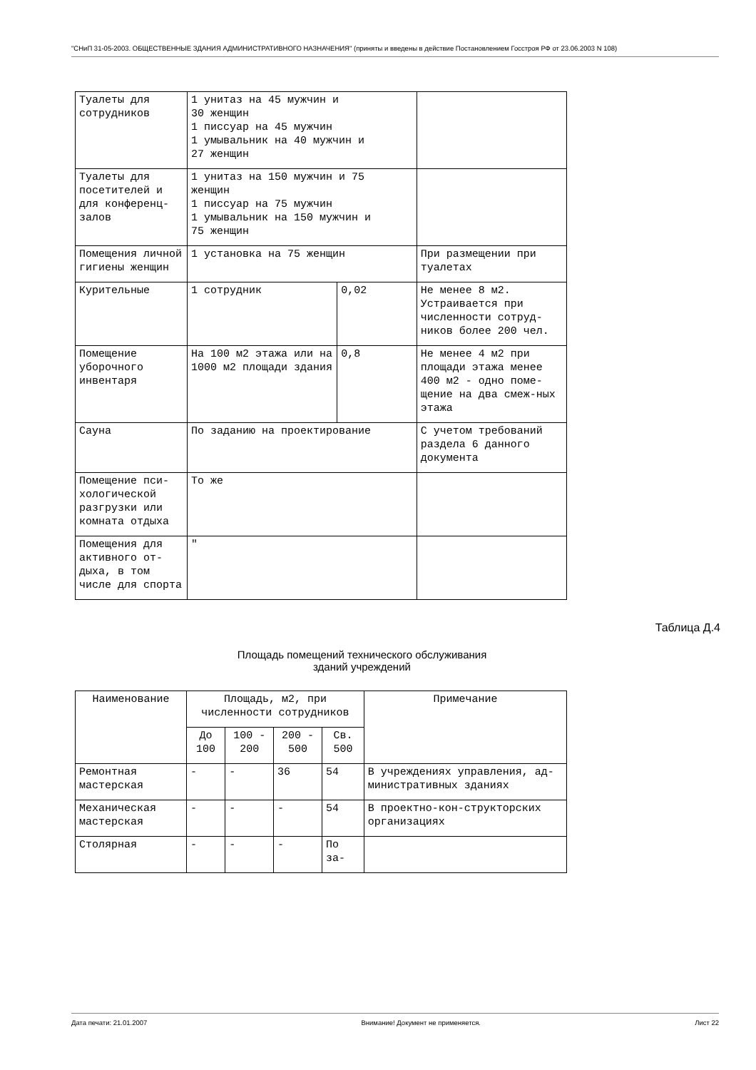"СНиП 31-05-2003. ОБЩЕСТВЕННЫЕ ЗДАНИЯ АДМИНИСТРАТИВНОГО НАЗНАЧЕНИЯ" (приняты и введены в действие Постановлением Госстроя РФ от 23.06.2003 N 108)
| Туалеты для сотрудников | 1 унитаз на 45 мужчин и 30 женщин 1 писсуар на 45 мужчин 1 умывальник на 40 мужчин и 27 женщин | | |
| Туалеты для посетителей и для конференц-залов | 1 унитаз на 150 мужчин и 75 женщин 1 писсуар на 75 мужчин 1 умывальник на 150 мужчин и 75 женщин | | |
| Помещения личной гигиены женщин | 1 установка на 75 женщин | | При размещении при туалетах |
| Курительные | 1 сотрудник | 0,02 | Не менее 8 м2. Устраивается при численности сотруд-ников более 200 чел. |
| Помещение уборочного инвентаря | На 100 м2 этажа или на 1000 м2 площади здания | 0,8 | Не менее 4 м2 при площади этажа менее 400 м2 - одно поме-щение на два смеж-ных этажа |
| Сауна | По заданию на проектирование | | С учетом требований раздела 6 данного документа |
| Помещение пси-хологической разгрузки или комната отдыха | То же | | |
| Помещения для активного от-дыха, в том числе для спорта | " | | |
Таблица Д.4
Площадь помещений технического обслуживания
зданий учреждений
| Наименование | Площадь, м2, при численности сотрудников | | | | Примечание |
| --- | --- | --- | --- | --- | --- |
| | До 100 | 100 - 200 | 200 - 500 | Св. 500 | |
| Ремонтная мастерская | - | - | 36 | 54 | В учреждениях управления, ад-министративных зданиях |
| Механическая мастерская | - | - | - | 54 | В проектно-кон-структорских организациях |
| Столярная | - | - | - | По за- | |
Дата печати: 21.01.2007 Внимание! Документ не применяется. Лист 22